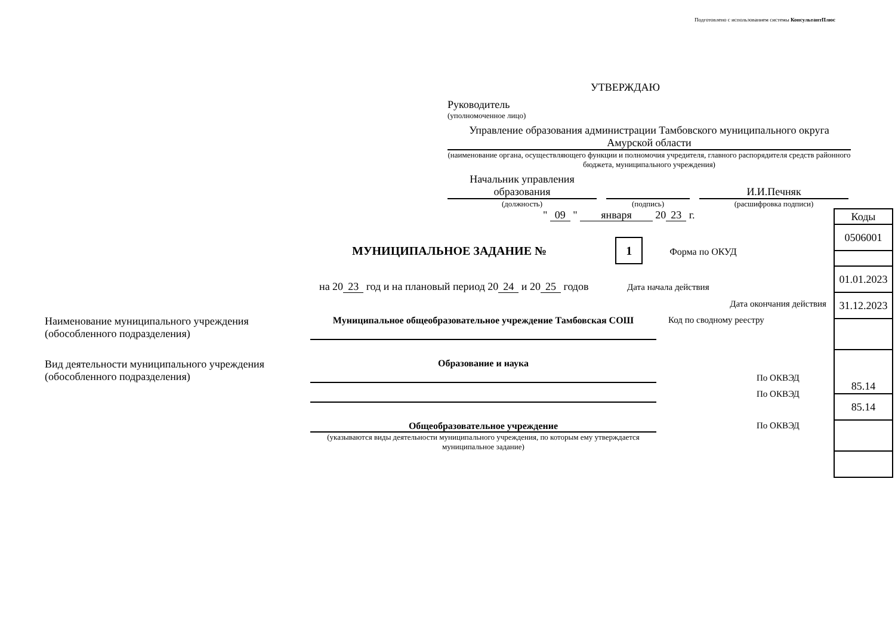Подготовлено с использованием системы КонсультантПлюс
УТВЕРЖДАЮ
Руководитель
(уполномоченное лицо)
Управление образования администрации Тамбовского муниципального округа Амурской области
(наименование органа, осуществляющего функции и полномочия учредителя, главного распорядителя средств районного бюджета, муниципального учреждения)
Начальник управления образования
И.И.Печняк
(должность) (подпись) (расшифровка подписи)
" 09 " января 20 23 г.
МУНИЦИПАЛЬНОЕ ЗАДАНИЕ № 1 Форма по ОКУД
на 20 23 год и на плановый период 20 24 и 20 25 годов Дата начала действия
Дата окончания действия
Наименование муниципального учреждения (обособленного подразделения)
Муниципальное общеобразовательное учреждение Тамбовская СОШ Код по сводному реестру
Вид деятельности муниципального учреждения (обособленного подразделения)
Образование и наука
По ОКВЭД
По ОКВЭД
Общеобразовательное учреждение По ОКВЭД
(указываются виды деятельности муниципального учреждения, по которым ему утверждается муниципальное задание)
| Коды |
| 0506001 |
| 01.01.2023 |
| 31.12.2023 |
| 85.14 |
| 85.14 |